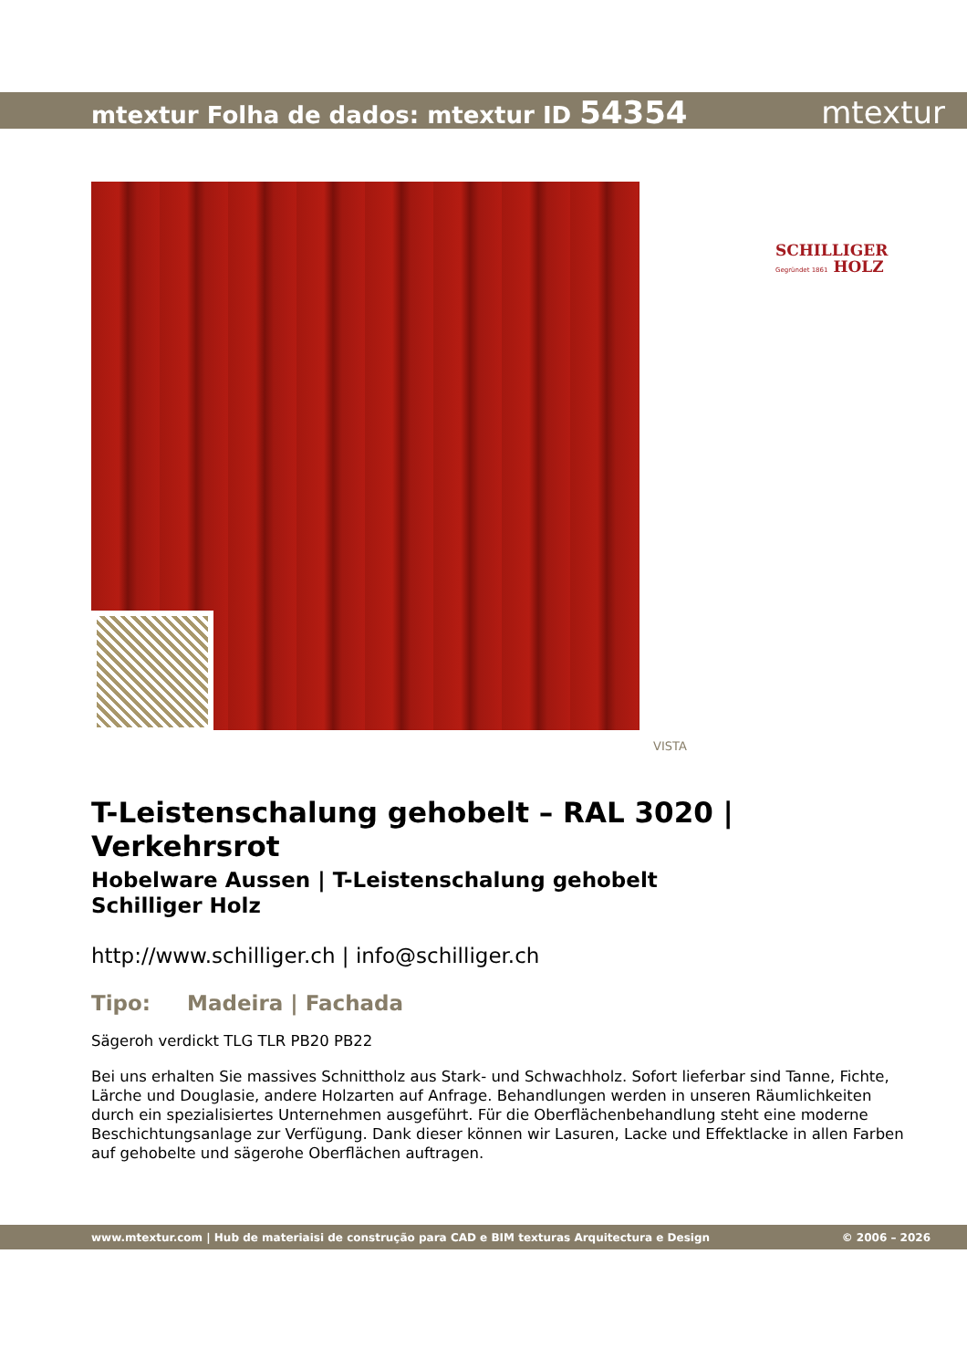mtextur Folha de dados: mtextur ID 54354 mtextur
SCHILLIGER
Gegründet 1861 HOLZ
VISTA
T-Leistenschalung gehobelt – RAL 3020 | Verkehrsrot
Hobelware Aussen | T-Leistenschalung gehobelt
Schilliger Holz
http://www.schilliger.ch | info@schilliger.ch
Tipo: Madeira | Fachada
Sägeroh verdickt TLG TLR PB20 PB22
Bei uns erhalten Sie massives Schnittholz aus Stark- und Schwachholz. Sofort lieferbar sind Tanne, Fichte, Lärche und Douglasie, andere Holzarten auf Anfrage. Behandlungen werden in unseren Räumlichkeiten durch ein spezialisiertes Unternehmen ausgeführt. Für die Oberflächenbehandlung steht eine moderne Beschichtungsanlage zur Verfügung. Dank dieser können wir Lasuren, Lacke und Effektlacke in allen Farben auf gehobelte und sägerohe Oberflächen auftragen.
www.mtextur.com | Hub de materiaisi de construção para CAD e BIM texturas Arquitectura e Design © 2006 – 2026